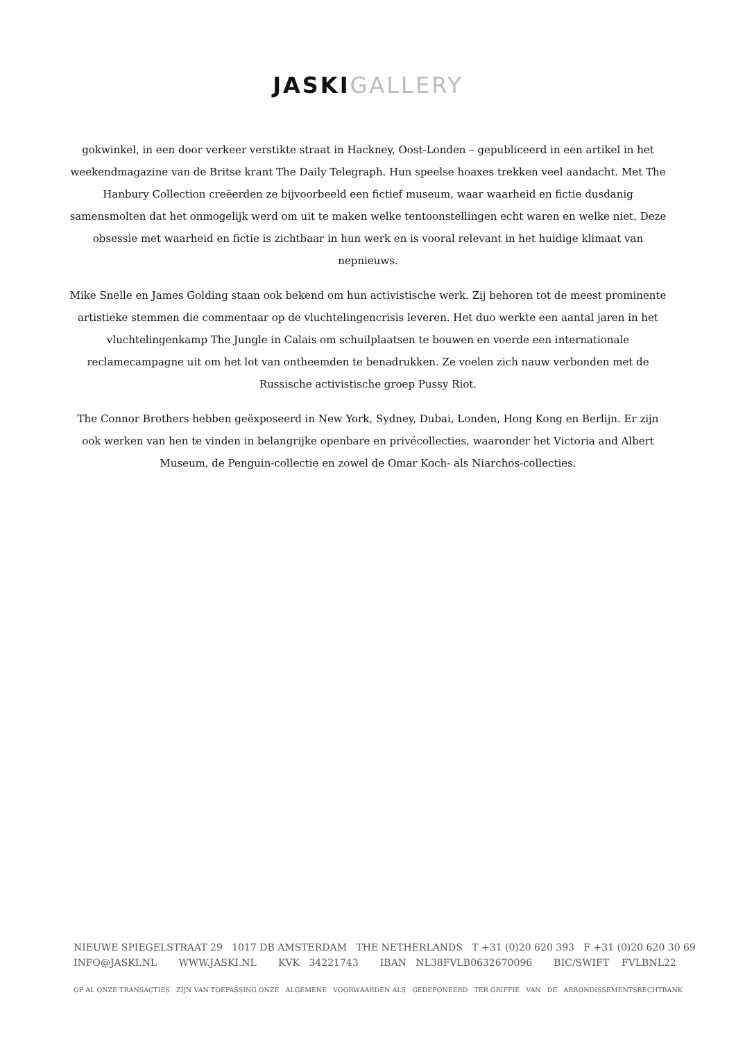JASKI GALLERY
gokwinkel, in een door verkeer verstikte straat in Hackney, Oost-Londen – gepubliceerd in een artikel in het weekendmagazine van de Britse krant The Daily Telegraph. Hun speelse hoaxes trekken veel aandacht. Met The Hanbury Collection creëerden ze bijvoorbeeld een fictief museum, waar waarheid en fictie dusdanig samensmolten dat het onmogelijk werd om uit te maken welke tentoonstellingen echt waren en welke niet. Deze obsessie met waarheid en fictie is zichtbaar in hun werk en is vooral relevant in het huidige klimaat van nepnieuws.
Mike Snelle en James Golding staan ook bekend om hun activistische werk. Zij behoren tot de meest prominente artistieke stemmen die commentaar op de vluchtelingencrisis leveren. Het duo werkte een aantal jaren in het vluchtelingenkamp The Jungle in Calais om schuilplaatsen te bouwen en voerde een internationale reclamecampagne uit om het lot van ontheemden te benadrukken. Ze voelen zich nauw verbonden met de Russische activistische groep Pussy Riot.
The Connor Brothers hebben geëxposeerd in New York, Sydney, Dubai, Londen, Hong Kong en Berlijn. Er zijn ook werken van hen te vinden in belangrijke openbare en privécollecties, waaronder het Victoria and Albert Museum, de Penguin-collectie en zowel de Omar Koch- als Niarchos-collecties.
NIEUWE SPIEGELSTRAAT 29 1017 DB AMSTERDAM THE NETHERLANDS T +31 (0)20 620 393 F +31 (0)20 620 30 69
INFO@JASKI.NL WWW.JASKI.NL KVK 34221743 IBAN NL38FVLB0632670096 BIC/SWIFT FVLBNL22
OP AL ONZE TRANSACTIES ZIJN VAN TOEPASSING ONZE ALGEMENE VOORWAARDEN ALS GEDEPONEERD TER GRIFFIE VAN DE ARRONDISSEMENTSRECHTBANK